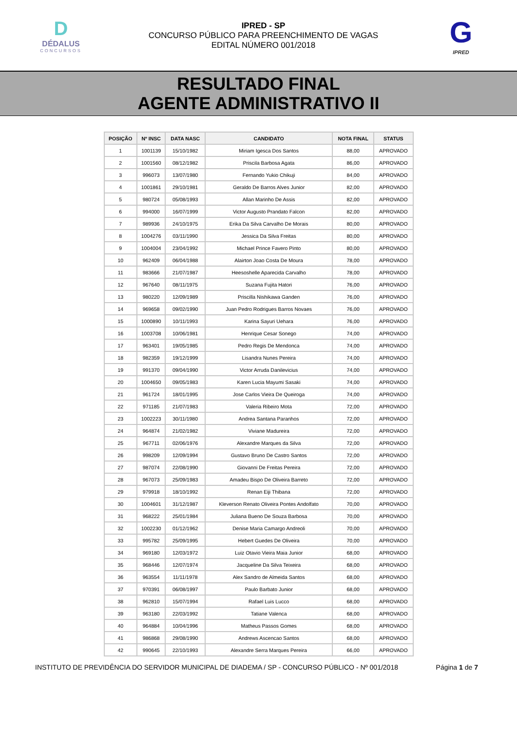D
DÉDALUS
CONCURSOS
IPRED - SP
CONCURSO PÚBLICO PARA PREENCHIMENTO DE VAGAS
EDITAL NÚMERO 001/2018
G
IPRED
RESULTADO FINAL
AGENTE ADMINISTRATIVO II
| POSIÇÃO | Nº INSC | DATA NASC | CANDIDATO | NOTA FINAL | STATUS |
| --- | --- | --- | --- | --- | --- |
| 1 | 1001139 | 15/10/1982 | Miriam Igesca Dos Santos | 88,00 | APROVADO |
| 2 | 1001560 | 08/12/1982 | Priscila Barbosa Agata | 86,00 | APROVADO |
| 3 | 996073 | 13/07/1980 | Fernando Yukio Chikuji | 84,00 | APROVADO |
| 4 | 1001861 | 29/10/1981 | Geraldo De Barros Alves Junior | 82,00 | APROVADO |
| 5 | 980724 | 05/08/1993 | Allan Marinho De Assis | 82,00 | APROVADO |
| 6 | 994000 | 16/07/1999 | Victor Augusto Prandato Falcon | 82,00 | APROVADO |
| 7 | 989936 | 24/10/1975 | Erika Da Silva Carvalho De Morais | 80,00 | APROVADO |
| 8 | 1004276 | 03/11/1990 | Jessica Da Silva Freitas | 80,00 | APROVADO |
| 9 | 1004004 | 23/04/1992 | Michael Prince Favero Pinto | 80,00 | APROVADO |
| 10 | 962409 | 06/04/1988 | Alairton Joao Costa De Moura | 78,00 | APROVADO |
| 11 | 983666 | 21/07/1987 | Heesoshelle Aparecida Carvalho | 78,00 | APROVADO |
| 12 | 967640 | 08/11/1975 | Suzana Fujita Hatori | 76,00 | APROVADO |
| 13 | 980220 | 12/09/1989 | Priscilla Nishikawa Ganden | 76,00 | APROVADO |
| 14 | 969658 | 09/02/1990 | Juan Pedro Rodrigues Barros Novaes | 76,00 | APROVADO |
| 15 | 1000890 | 10/11/1993 | Karina Sayuri Uehara | 76,00 | APROVADO |
| 16 | 1003708 | 10/06/1981 | Henrique Cesar Sonego | 74,00 | APROVADO |
| 17 | 963401 | 19/05/1985 | Pedro Regis De Mendonca | 74,00 | APROVADO |
| 18 | 982359 | 19/12/1999 | Lisandra Nunes Pereira | 74,00 | APROVADO |
| 19 | 991370 | 09/04/1990 | Victor Arruda Danilevicius | 74,00 | APROVADO |
| 20 | 1004650 | 09/05/1983 | Karen Lucia Mayumi Sasaki | 74,00 | APROVADO |
| 21 | 961724 | 18/01/1995 | Jose Carlos Vieira De Queiroga | 74,00 | APROVADO |
| 22 | 971185 | 21/07/1983 | Valeria Ribeiro Mota | 72,00 | APROVADO |
| 23 | 1002223 | 30/11/1980 | Andrea Santana Paranhos | 72,00 | APROVADO |
| 24 | 964874 | 21/02/1982 | Viviane Madureira | 72,00 | APROVADO |
| 25 | 967711 | 02/06/1976 | Alexandre Marques da Silva | 72,00 | APROVADO |
| 26 | 998209 | 12/09/1994 | Gustavo Bruno De Castro Santos | 72,00 | APROVADO |
| 27 | 987074 | 22/08/1990 | Giovanni De Freitas Pereira | 72,00 | APROVADO |
| 28 | 967073 | 25/09/1983 | Amadeu Bispo De Oliveira Barreto | 72,00 | APROVADO |
| 29 | 979918 | 18/10/1992 | Renan Eiji Thibana | 72,00 | APROVADO |
| 30 | 1004601 | 31/12/1987 | Kleverson Renato Oliveira Pontes Andolfato | 70,00 | APROVADO |
| 31 | 968222 | 25/01/1984 | Juliana Bueno De Souza Barbosa | 70,00 | APROVADO |
| 32 | 1002230 | 01/12/1962 | Denise Maria Camargo Andreoli | 70,00 | APROVADO |
| 33 | 995782 | 25/09/1995 | Hebert Guedes De Oliveira | 70,00 | APROVADO |
| 34 | 969180 | 12/03/1972 | Luiz Otavio Vieira Maia Junior | 68,00 | APROVADO |
| 35 | 968446 | 12/07/1974 | Jacqueline Da Silva Teixeira | 68,00 | APROVADO |
| 36 | 963554 | 11/11/1978 | Alex Sandro de Almeida Santos | 68,00 | APROVADO |
| 37 | 970391 | 06/08/1997 | Paulo Barbato Junior | 68,00 | APROVADO |
| 38 | 962810 | 15/07/1994 | Rafael Luis Lucco | 68,00 | APROVADO |
| 39 | 963180 | 22/03/1992 | Tatiane Valenca | 68,00 | APROVADO |
| 40 | 964884 | 10/04/1996 | Matheus Passos Gomes | 68,00 | APROVADO |
| 41 | 986868 | 29/08/1990 | Andrews Ascencao Santos | 68,00 | APROVADO |
| 42 | 990645 | 22/10/1993 | Alexandre Serra Marques Pereira | 66,00 | APROVADO |
INSTITUTO DE PREVIDÊNCIA DO SERVIDOR MUNICIPAL DE DIADEMA / SP - CONCURSO PÚBLICO - Nº 001/2018 Página 1 de 7